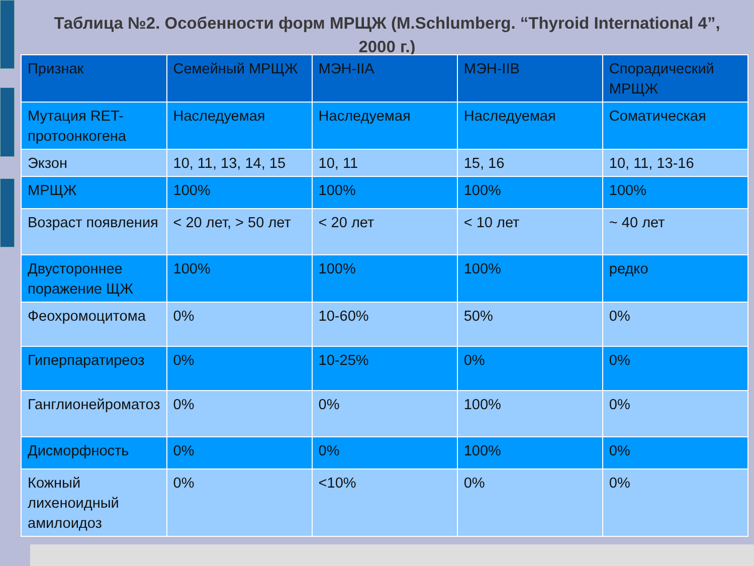Таблица №2. Особенности форм МРЩЖ (M.Schlumberg. “Thyroid International 4”, 2000 г.)
| Признак | Семейный МРЩЖ | МЭН-IIA | МЭН-IIB | Спорадический МРЩЖ |
| --- | --- | --- | --- | --- |
| Мутация RET-протоонкогена | Наследуемая | Наследуемая | Наследуемая | Соматическая |
| Экзон | 10, 11, 13, 14, 15 | 10, 11 | 15, 16 | 10, 11, 13-16 |
| МРЩЖ | 100% | 100% | 100% | 100% |
| Возраст появления | < 20 лет, > 50 лет | < 20 лет | < 10 лет | ~ 40 лет |
| Двустороннее поражение ЩЖ | 100% | 100% | 100% | редко |
| Феохромоцитома | 0% | 10-60% | 50% | 0% |
| Гиперпаратиреоз | 0% | 10-25% | 0% | 0% |
| Ганглионейроматоз | 0% | 0% | 100% | 0% |
| Дисморфность | 0% | 0% | 100% | 0% |
| Кожный лихеноидный амилоидоз | 0% | <10% | 0% | 0% |